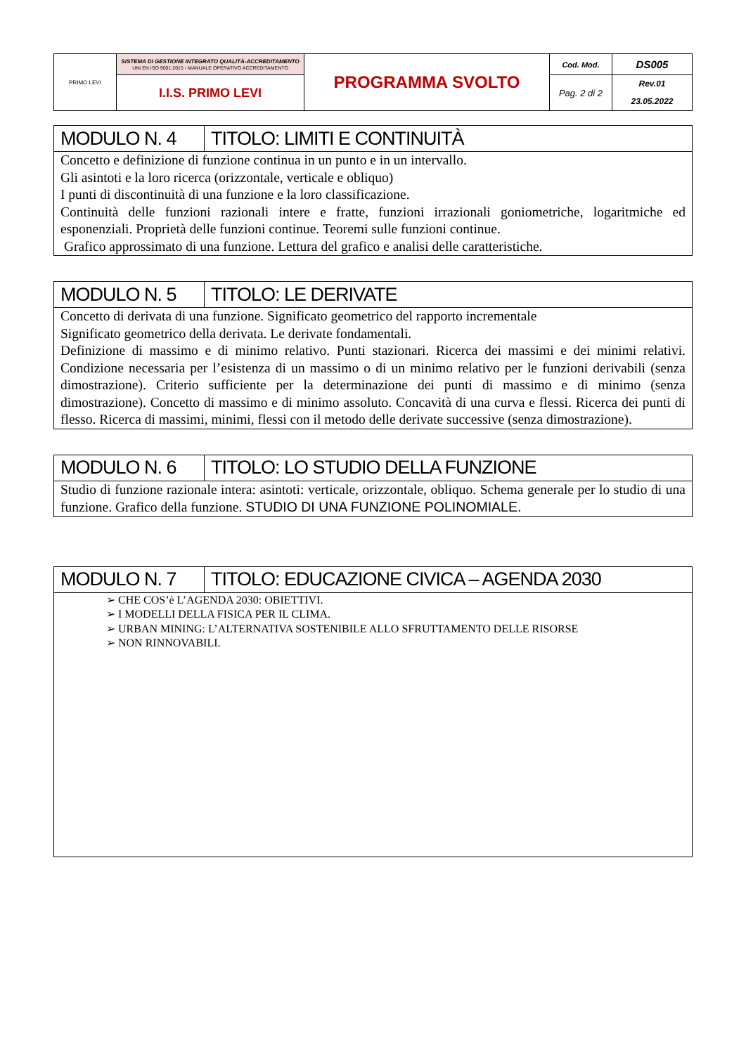| PRIMO LEVI | SISTEMA DI GESTIONE INTEGRATO QUALITÀ-ACCREDITAMENTO UNI EN ISO 9001:2015 - MANUALE OPERATIVO ACCREDITAMENTO | PROGRAMMA SVOLTO | Cod. Mod. | DS005 |
| | I.I.S. PRIMO LEVI | | Pag. 2 di 2 | Rev.01 23.05.2022 |
| MODULO N. 4 | TITOLO: LIMITI E CONTINUITÀ |
| Concetto e definizione di funzione continua in un punto e in un intervallo. Gli asintoti e la loro ricerca (orizzontale, verticale e obliquo) I punti di discontinuità di una funzione e la loro classificazione. Continuità delle funzioni razionali intere e fratte, funzioni irrazionali goniometriche, logaritmiche ed esponenziali. Proprietà delle funzioni continue. Teoremi sulle funzioni continue. Grafico approssimato di una funzione. Lettura del grafico e analisi delle caratteristiche. | |
| MODULO N. 5 | TITOLO: LE DERIVATE |
| Concetto di derivata di una funzione. Significato geometrico del rapporto incrementale Significato geometrico della derivata. Le derivate fondamentali. Definizione di massimo e di minimo relativo. Punti stazionari. Ricerca dei massimi e dei minimi relativi. Condizione necessaria per l’esistenza di un massimo o di un minimo relativo per le funzioni derivabili (senza dimostrazione). Criterio sufficiente per la determinazione dei punti di massimo e di minimo (senza dimostrazione). Concetto di massimo e di minimo assoluto. Concavità di una curva e flessi. Ricerca dei punti di flesso. Ricerca di massimi, minimi, flessi con il metodo delle derivate successive (senza dimostrazione). | |
| MODULO N. 6 | TITOLO: LO STUDIO DELLA FUNZIONE |
| Studio di funzione razionale intera: asintoti: verticale, orizzontale, obliquo. Schema generale per lo studio di una funzione. Grafico della funzione. STUDIO DI UNA FUNZIONE POLINOMIALE. | |
| MODULO N. 7 | TITOLO: EDUCAZIONE CIVICA – AGENDA 2030 |
| ➢ CHE COS’è L’AGENDA 2030: OBIETTIVI. ➢ I MODELLI DELLA FISICA PER IL CLIMA. ➢ URBAN MINING: L’ALTERNATIVA SOSTENIBILE ALLO SFRUTTAMENTO DELLE RISORSE ➢ NON RINNOVABILI. | |